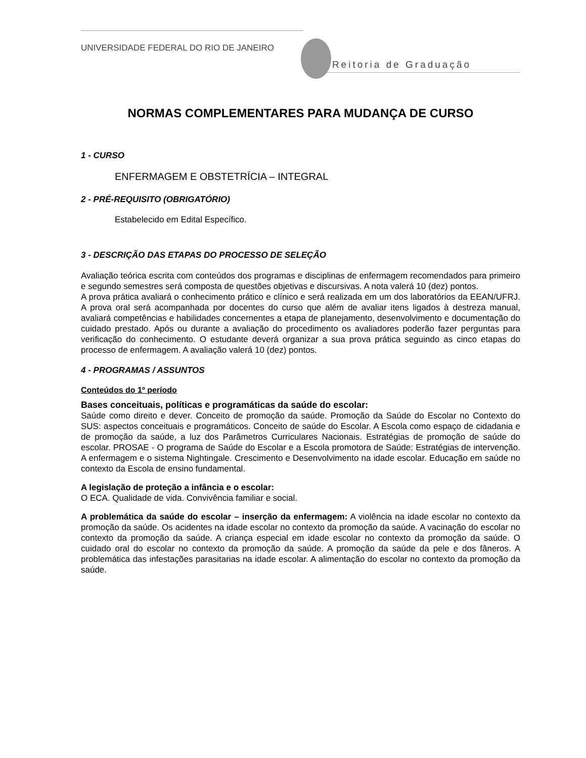UNIVERSIDADE FEDERAL DO RIO DE JANEIRO
Pró-Reitoria de Graduação
NORMAS COMPLEMENTARES PARA MUDANÇA DE CURSO
1 - CURSO
ENFERMAGEM E OBSTETRÍCIA – INTEGRAL
2 - PRÉ-REQUISITO (OBRIGATÓRIO)
Estabelecido em Edital Específico.
3 - DESCRIÇÃO DAS ETAPAS DO PROCESSO DE SELEÇÃO
Avaliação teórica escrita com conteúdos dos programas e disciplinas de enfermagem recomendados para primeiro e segundo semestres será composta de questões objetivas e discursivas. A nota valerá 10 (dez) pontos.
A prova prática avaliará o conhecimento prático e clínico e será realizada em um dos laboratórios da EEAN/UFRJ. A prova oral será acompanhada por docentes do curso que além de avaliar itens ligados à destreza manual, avaliará competências e habilidades concernentes a etapa de planejamento, desenvolvimento e documentação do cuidado prestado. Após ou durante a avaliação do procedimento os avaliadores poderão fazer perguntas para verificação do conhecimento. O estudante deverá organizar a sua prova prática seguindo as cinco etapas do processo de enfermagem. A avaliação valerá 10 (dez) pontos.
4 - PROGRAMAS / ASSUNTOS
Conteúdos do 1º período
Bases conceituais, políticas e programáticas da saúde do escolar:
Saúde como direito e dever. Conceito de promoção da saúde. Promoção da Saúde do Escolar no Contexto do SUS: aspectos conceituais e programáticos. Conceito de saúde do Escolar. A Escola como espaço de cidadania e de promoção da saúde, a luz dos Parâmetros Curriculares Nacionais. Estratégias de promoção de saúde do escolar. PROSAE - O programa de Saúde do Escolar e a Escola promotora de Saúde: Estratégias de intervenção. A enfermagem e o sistema Nightingale. Crescimento e Desenvolvimento na idade escolar. Educação em saúde no contexto da Escola de ensino fundamental.
A legislação de proteção a infância e o escolar:
O ECA. Qualidade de vida. Convivência familiar e social.
A problemática da saúde do escolar – inserção da enfermagem: A violência na idade escolar no contexto da promoção da saúde. Os acidentes na idade escolar no contexto da promoção da saúde. A vacinação do escolar no contexto da promoção da saúde. A criança especial em idade escolar no contexto da promoção da saúde. O cuidado oral do escolar no contexto da promoção da saúde. A promoção da saúde da pele e dos fâneros. A problemática das infestações parasitarias na idade escolar. A alimentação do escolar no contexto da promoção da saúde.